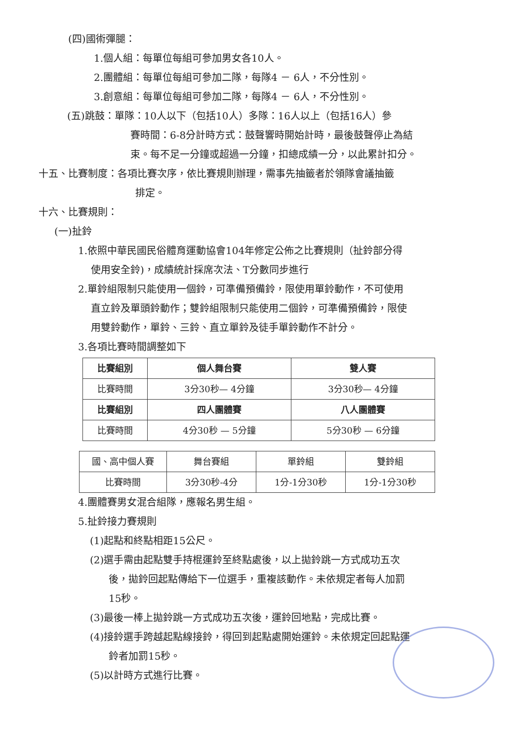(四)國術彈腿：
1.個人組：每單位每組可參加男女各10人。
2.團體組：每單位每組可參加二隊，每隊4 － 6人，不分性別。
3.創意組：每單位每組可參加二隊，每隊4 － 6人，不分性別。
(五)跳鼓：單隊：10人以下（包括10人）多隊：16人以上（包括16人）參
賽時間：6-8分計時方式：鼓聲響時開始計時，最後鼓聲停止為結
束。每不足一分鐘或超過一分鐘，扣總成績一分，以此累計扣分。
十五、比賽制度：各項比賽次序，依比賽規則辦理，需事先抽籤者於領隊會議抽籤
排定。
十六、比賽規則：
(一)扯鈴
1.依照中華民國民俗體育運動協會104年修定公佈之比賽規則（扯鈴部分得
使用安全鈴)，成績統計採席次法、T分數同步進行
2.單鈴組限制只能使用一個鈴，可準備預備鈴，限使用單鈴動作，不可使用
直立鈴及單頭鈴動作；雙鈴組限制只能使用二個鈴，可準備預備鈴，限使
用雙鈴動作，單鈴、三鈴、直立單鈴及徒手單鈴動作不計分。
3.各項比賽時間調整如下
| 比賽組別 | 個人舞台賽 | 雙人賽 |
| 比賽時間 | 3分30秒— 4分鐘 | 3分30秒— 4分鐘 |
| 比賽組別 | 四人團體賽 | 八人團體賽 |
| 比賽時間 | 4分30秒 — 5分鐘 | 5分30秒 — 6分鐘 |
| 國、高中個人賽 | 舞台賽組 | 單鈴組 | 雙鈴組 |
| 比賽時間 | 3分30秒-4分 | 1分-1分30秒 | 1分-1分30秒 |
4.團體賽男女混合組隊，應報名男生組。
5.扯鈴接力賽規則
(1)起點和終點相距15公尺。
(2)選手需由起點雙手持棍運鈴至終點處後，以上拋鈴跳一方式成功五次
後，拋鈴回起點傳給下一位選手，重複該動作。未依規定者每人加罰
15秒。
(3)最後一棒上拋鈴跳一方式成功五次後，運鈴回地點，完成比賽。
(4)接鈴選手跨越起點線接鈴，得回到起點處開始運鈴。未依規定回起點運
鈴者加罰15秒。
(5)以計時方式進行比賽。